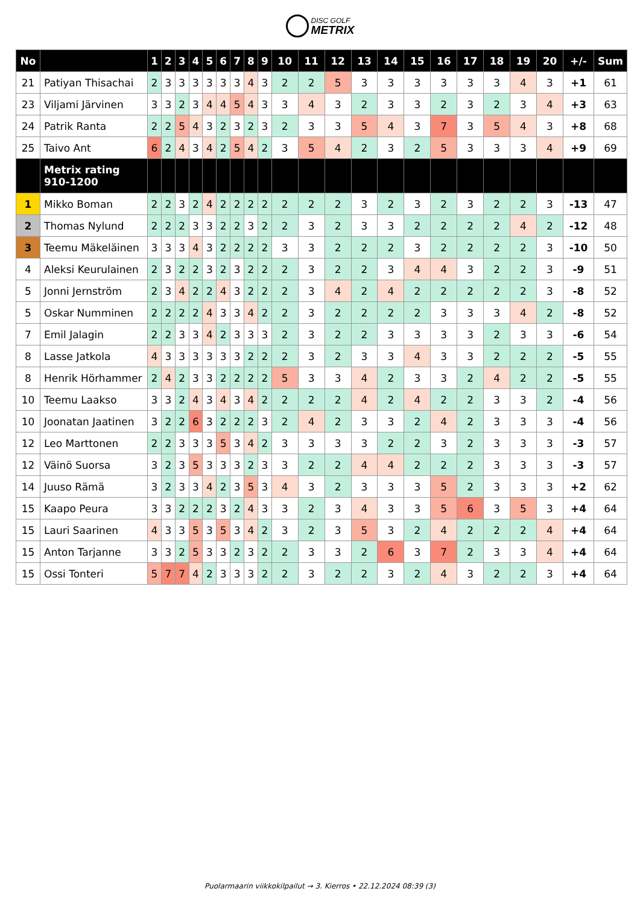DISC GOLF METRIX
| No | | 1 | 2 | 3 | 4 | 5 | 6 | 7 | 8 | 9 | 10 | 11 | 12 | 13 | 14 | 15 | 16 | 17 | 18 | 19 | 20 | +/- | Sum |
| --- | --- | --- | --- | --- | --- | --- | --- | --- | --- | --- | --- | --- | --- | --- | --- | --- | --- | --- | --- | --- | --- | --- | --- |
| 21 | Patiyan Thisachai | 2 | 3 | 3 | 3 | 3 | 3 | 3 | 4 | 3 | 2 | 2 | 5 | 3 | 3 | 3 | 3 | 3 | 3 | 4 | 3 | +1 | 61 |
| 23 | Viljami Järvinen | 3 | 3 | 2 | 3 | 4 | 4 | 5 | 4 | 3 | 3 | 4 | 3 | 2 | 3 | 3 | 2 | 3 | 2 | 3 | 4 | +3 | 63 |
| 24 | Patrik Ranta | 2 | 2 | 5 | 4 | 3 | 2 | 3 | 2 | 3 | 2 | 3 | 3 | 5 | 4 | 3 | 7 | 3 | 5 | 4 | 3 | +8 | 68 |
| 25 | Taivo Ant | 6 | 2 | 4 | 3 | 4 | 2 | 5 | 4 | 2 | 3 | 5 | 4 | 2 | 3 | 2 | 5 | 3 | 3 | 3 | 4 | +9 | 69 |
| | Metrix rating 910-1200 | | | | | | | | | | | | | | | | | | | | | | |
| 1 | Mikko Boman | 2 | 2 | 3 | 2 | 4 | 2 | 2 | 2 | 2 | 2 | 2 | 2 | 3 | 2 | 3 | 2 | 3 | 2 | 2 | 3 | -13 | 47 |
| 2 | Thomas Nylund | 2 | 2 | 2 | 3 | 3 | 2 | 2 | 3 | 2 | 2 | 3 | 2 | 3 | 3 | 2 | 2 | 2 | 2 | 4 | 2 | -12 | 48 |
| 3 | Teemu Mäkeläinen | 3 | 3 | 3 | 4 | 3 | 2 | 2 | 2 | 2 | 3 | 3 | 2 | 2 | 2 | 3 | 2 | 2 | 2 | 2 | 3 | -10 | 50 |
| 4 | Aleksi Keurulainen | 2 | 3 | 2 | 2 | 3 | 2 | 3 | 2 | 2 | 2 | 3 | 2 | 2 | 3 | 4 | 4 | 3 | 2 | 2 | 3 | -9 | 51 |
| 5 | Jonni Jernström | 2 | 3 | 4 | 2 | 2 | 4 | 3 | 2 | 2 | 2 | 3 | 4 | 2 | 4 | 2 | 2 | 2 | 2 | 2 | 3 | -8 | 52 |
| 5 | Oskar Numminen | 2 | 2 | 2 | 2 | 4 | 3 | 3 | 4 | 2 | 2 | 3 | 2 | 2 | 2 | 2 | 3 | 3 | 3 | 4 | 2 | -8 | 52 |
| 7 | Emil Jalagin | 2 | 2 | 3 | 3 | 4 | 2 | 3 | 3 | 3 | 2 | 3 | 2 | 2 | 3 | 3 | 3 | 3 | 2 | 3 | 3 | -6 | 54 |
| 8 | Lasse Jatkola | 4 | 3 | 3 | 3 | 3 | 3 | 3 | 2 | 2 | 2 | 3 | 2 | 3 | 3 | 4 | 3 | 3 | 2 | 2 | 2 | -5 | 55 |
| 8 | Henrik Hörhammer | 2 | 4 | 2 | 3 | 3 | 2 | 2 | 2 | 2 | 5 | 3 | 3 | 4 | 2 | 3 | 3 | 2 | 4 | 2 | 2 | -5 | 55 |
| 10 | Teemu Laakso | 3 | 3 | 2 | 4 | 3 | 4 | 3 | 4 | 2 | 2 | 2 | 2 | 4 | 2 | 4 | 2 | 2 | 3 | 3 | 2 | -4 | 56 |
| 10 | Joonatan Jaatinen | 3 | 2 | 2 | 6 | 3 | 2 | 2 | 2 | 3 | 2 | 4 | 2 | 3 | 3 | 2 | 4 | 2 | 3 | 3 | 3 | -4 | 56 |
| 12 | Leo Marttonen | 2 | 2 | 3 | 3 | 3 | 5 | 3 | 4 | 2 | 3 | 3 | 3 | 3 | 2 | 2 | 3 | 2 | 3 | 3 | 3 | -3 | 57 |
| 12 | Väinö Suorsa | 3 | 2 | 3 | 5 | 3 | 3 | 3 | 2 | 3 | 3 | 2 | 2 | 4 | 4 | 2 | 2 | 2 | 3 | 3 | 3 | -3 | 57 |
| 14 | Juuso Rämä | 3 | 2 | 3 | 3 | 4 | 2 | 3 | 5 | 3 | 4 | 3 | 2 | 3 | 3 | 3 | 5 | 2 | 3 | 3 | 3 | +2 | 62 |
| 15 | Kaapo Peura | 3 | 3 | 2 | 2 | 2 | 3 | 2 | 4 | 3 | 3 | 2 | 3 | 4 | 3 | 3 | 5 | 6 | 3 | 5 | 3 | +4 | 64 |
| 15 | Lauri Saarinen | 4 | 3 | 3 | 5 | 3 | 5 | 3 | 4 | 2 | 3 | 2 | 3 | 5 | 3 | 2 | 4 | 2 | 2 | 2 | 4 | +4 | 64 |
| 15 | Anton Tarjanne | 3 | 3 | 2 | 5 | 3 | 3 | 2 | 3 | 2 | 2 | 3 | 3 | 2 | 6 | 3 | 7 | 2 | 3 | 3 | 4 | +4 | 64 |
| 15 | Ossi Tonteri | 5 | 7 | 7 | 4 | 2 | 3 | 3 | 3 | 2 | 2 | 3 | 2 | 2 | 3 | 2 | 4 | 3 | 2 | 2 | 3 | +4 | 64 |
Puolarmaarin viikkokilpailut → 3. Kierros • 22.12.2024 08:39 (3)